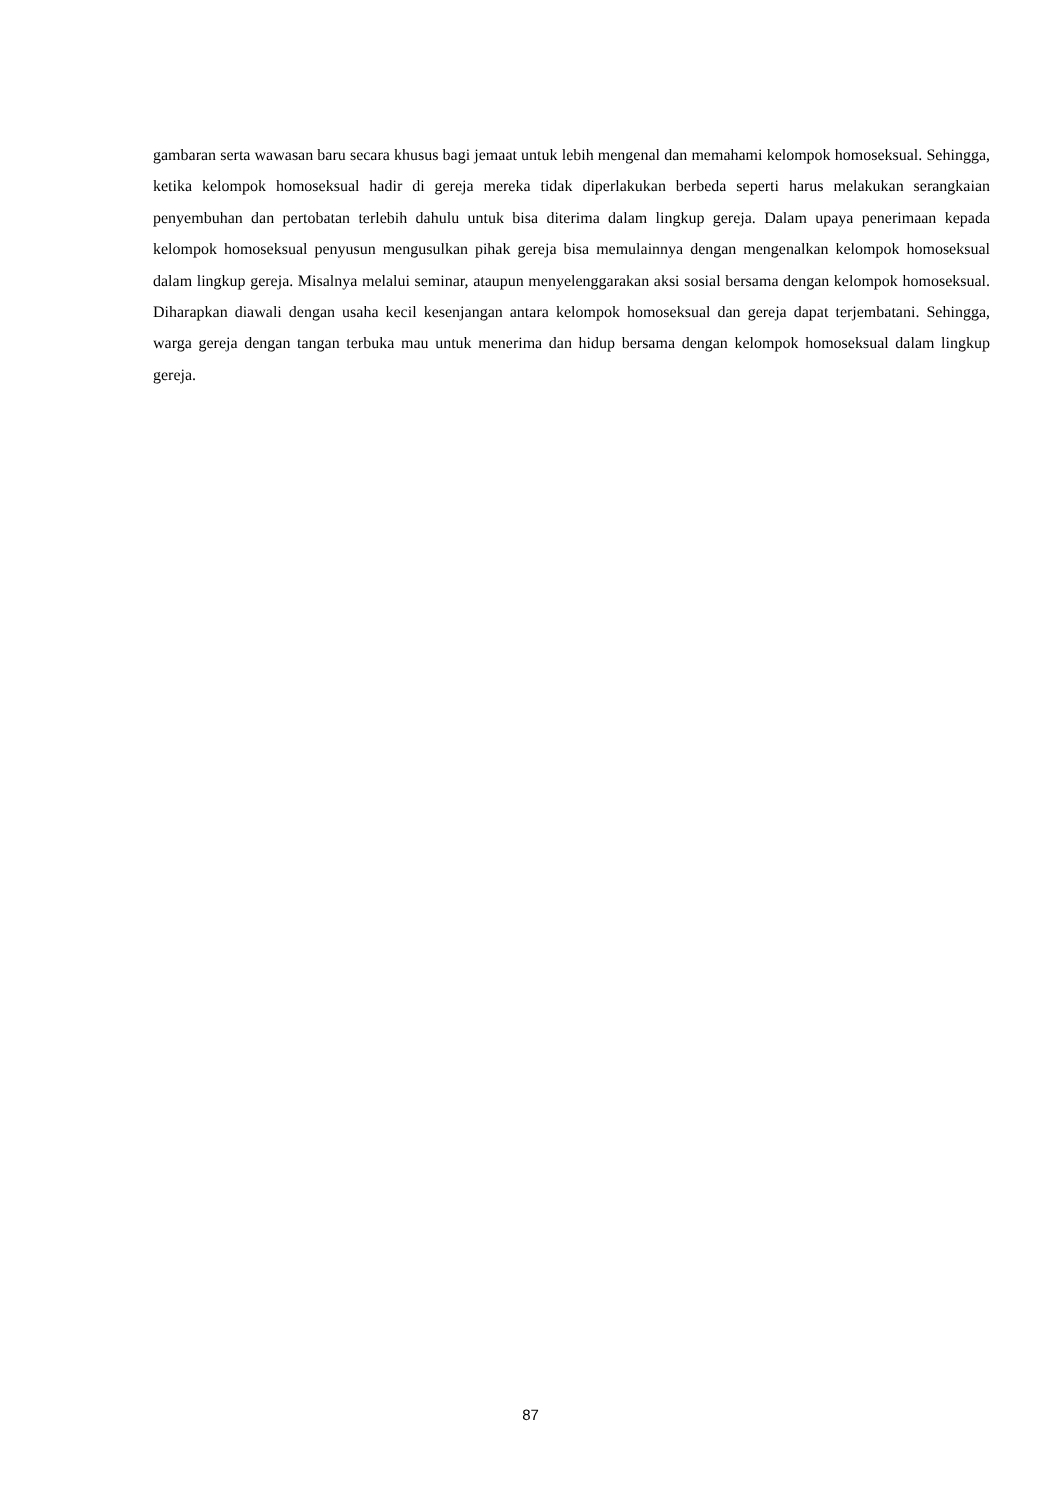gambaran serta wawasan baru secara khusus bagi jemaat untuk lebih mengenal dan memahami kelompok homoseksual. Sehingga, ketika kelompok homoseksual hadir di gereja mereka tidak diperlakukan berbeda seperti harus melakukan serangkaian penyembuhan dan pertobatan terlebih dahulu untuk bisa diterima dalam lingkup gereja. Dalam upaya penerimaan kepada kelompok homoseksual penyusun mengusulkan pihak gereja bisa memulainnya dengan mengenalkan kelompok homoseksual dalam lingkup gereja. Misalnya melalui seminar, ataupun menyelenggarakan aksi sosial bersama dengan kelompok homoseksual. Diharapkan diawali dengan usaha kecil kesenjangan antara kelompok homoseksual dan gereja dapat terjembatani. Sehingga, warga gereja dengan tangan terbuka mau untuk menerima dan hidup bersama dengan kelompok homoseksual dalam lingkup gereja.
87